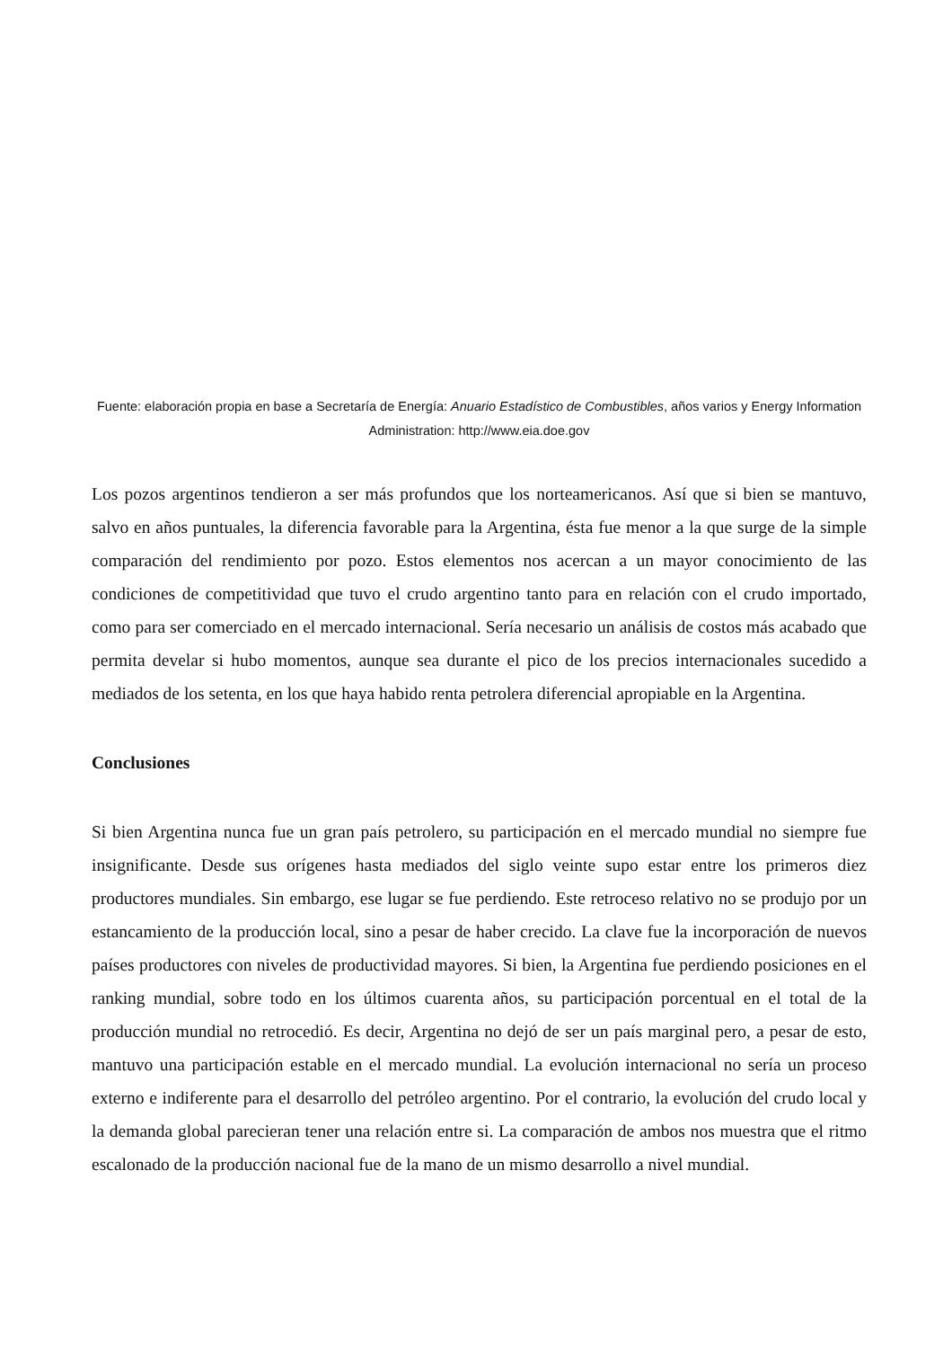Fuente: elaboración propia en base a Secretaría de Energía: Anuario Estadístico de Combustibles, años varios y Energy Information Administration: http://www.eia.doe.gov
Los pozos argentinos tendieron a ser más profundos que los norteamericanos. Así que si bien se mantuvo, salvo en años puntuales, la diferencia favorable para la Argentina, ésta fue menor a la que surge de la simple comparación del rendimiento por pozo. Estos elementos nos acercan a un mayor conocimiento de las condiciones de competitividad que tuvo el crudo argentino tanto para en relación con el crudo importado, como para ser comerciado en el mercado internacional. Sería necesario un análisis de costos más acabado que permita develar si hubo momentos, aunque sea durante el pico de los precios internacionales sucedido a mediados de los setenta, en los que haya habido renta petrolera diferencial apropiable en la Argentina.
Conclusiones
Si bien Argentina nunca fue un gran país petrolero, su participación en el mercado mundial no siempre fue insignificante. Desde sus orígenes hasta mediados del siglo veinte supo estar entre los primeros diez productores mundiales. Sin embargo, ese lugar se fue perdiendo. Este retroceso relativo no se produjo por un estancamiento de la producción local, sino a pesar de haber crecido. La clave fue la incorporación de nuevos países productores con niveles de productividad mayores. Si bien, la Argentina fue perdiendo posiciones en el ranking mundial, sobre todo en los últimos cuarenta años, su participación porcentual en el total de la producción mundial no retrocedió. Es decir, Argentina no dejó de ser un país marginal pero, a pesar de esto, mantuvo una participación estable en el mercado mundial. La evolución internacional no sería un proceso externo e indiferente para el desarrollo del petróleo argentino. Por el contrario, la evolución del crudo local y la demanda global parecieran tener una relación entre si. La comparación de ambos nos muestra que el ritmo escalonado de la producción nacional fue de la mano de un mismo desarrollo a nivel mundial.